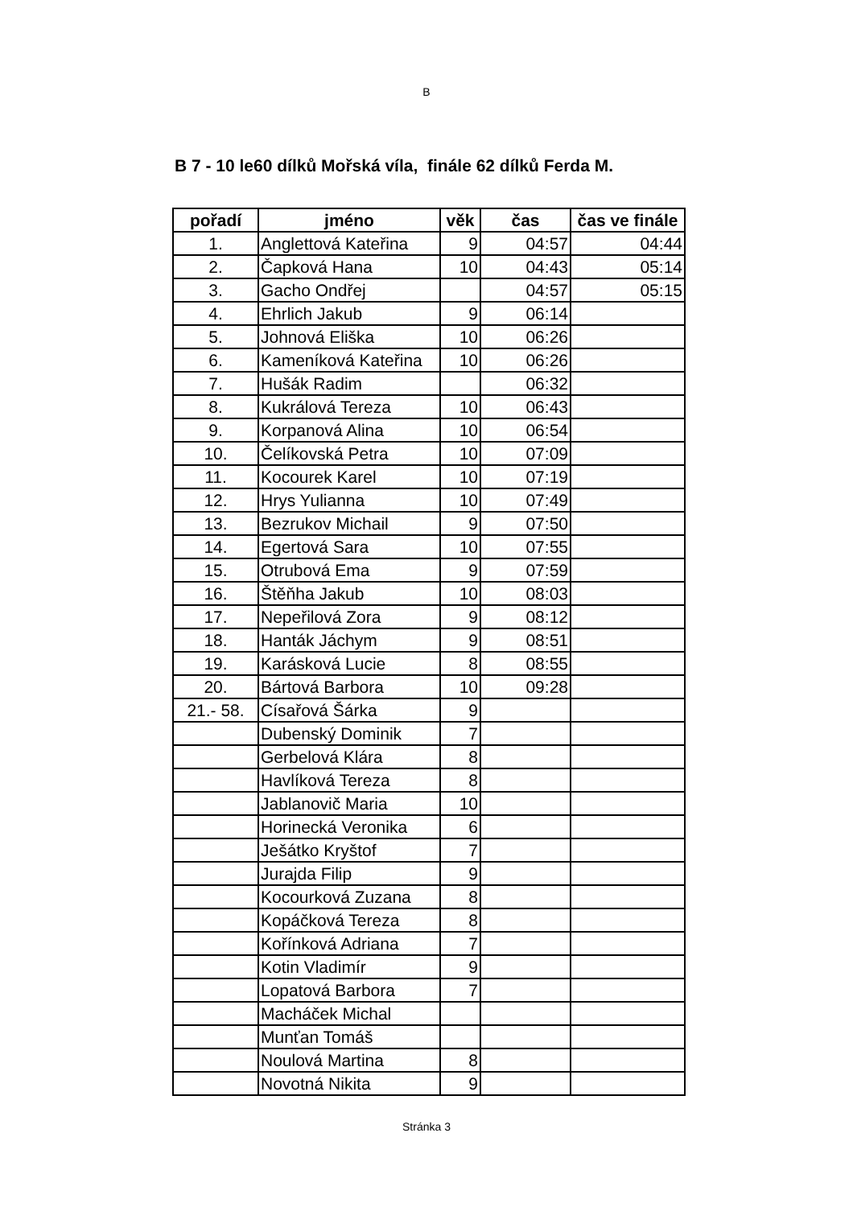B
B 7 - 10 le60 dílků Mořská víla, finále 62 dílků Ferda M.
| pořadí | jméno | věk | čas | čas ve finále |
| --- | --- | --- | --- | --- |
| 1. | Anglettová Kateřina | 9 | 04:57 | 04:44 |
| 2. | Čapková Hana | 10 | 04:43 | 05:14 |
| 3. | Gacho Ondřej | | 04:57 | 05:15 |
| 4. | Ehrlich Jakub | 9 | 06:14 | |
| 5. | Johnová Eliška | 10 | 06:26 | |
| 6. | Kameníková Kateřina | 10 | 06:26 | |
| 7. | Hušák Radim | | 06:32 | |
| 8. | Kukrálová Tereza | 10 | 06:43 | |
| 9. | Korpanová Alina | 10 | 06:54 | |
| 10. | Čelíkovská Petra | 10 | 07:09 | |
| 11. | Kocourek Karel | 10 | 07:19 | |
| 12. | Hrys Yulianna | 10 | 07:49 | |
| 13. | Bezrukov Michail | 9 | 07:50 | |
| 14. | Egertová Sara | 10 | 07:55 | |
| 15. | Otrubová Ema | 9 | 07:59 | |
| 16. | Štěňha Jakub | 10 | 08:03 | |
| 17. | Nepeřilová Zora | 9 | 08:12 | |
| 18. | Hanták Jáchym | 9 | 08:51 | |
| 19. | Karásková Lucie | 8 | 08:55 | |
| 20. | Bártová Barbora | 10 | 09:28 | |
| 21.- 58. | Císařová Šárka | 9 | | |
| | Dubenský Dominik | 7 | | |
| | Gerbelová Klára | 8 | | |
| | Havlíková Tereza | 8 | | |
| | Jablanovič Maria | 10 | | |
| | Horinecká Veronika | 6 | | |
| | Ješátko Kryštof | 7 | | |
| | Jurajda Filip | 9 | | |
| | Kocourková Zuzana | 8 | | |
| | Kopáčková Tereza | 8 | | |
| | Kořínková Adriana | 7 | | |
| | Kotin Vladimír | 9 | | |
| | Lopatová Barbora | 7 | | |
| | Macháček Michal | | | |
| | Munťan Tomáš | | | |
| | Noulová Martina | 8 | | |
| | Novotná Nikita | 9 | | |
Stránka 3